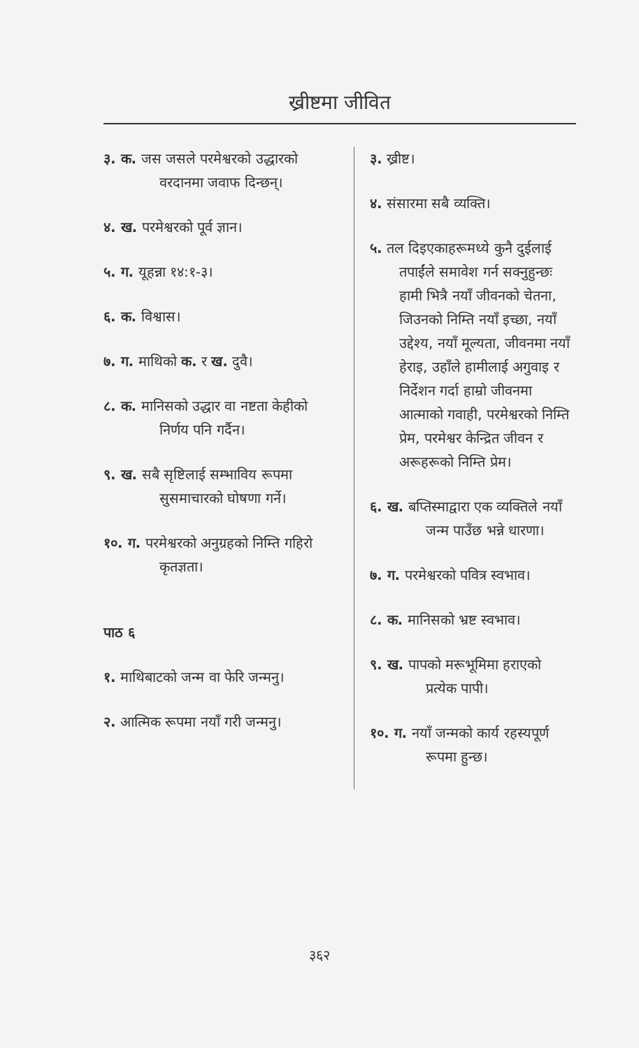ख्रीष्टमा जीवित
३. क. जस जसले परमेश्वरको उद्धारको वरदानमा जवाफ दिन्छन्।
४. ख. परमेश्वरको पूर्व ज्ञान।
५. ग. यूहन्ना १४:१-३।
६. क. विश्वास।
७. ग. माथिको क. र ख. दुवै।
८. क. मानिसको उद्धार वा नष्टता केहीको निर्णय पनि गर्दैन।
९. ख. सबै सृष्टिलाई सम्भाविय रूपमा सुसमाचारको घोषणा गर्ने।
१०. ग. परमेश्वरको अनुग्रहको निम्ति गहिरो कृतज्ञता।
पाठ ६
१. माथिबाटको जन्म वा फेरि जन्मनु।
२. आत्मिक रूपमा नयाँ गरी जन्मनु।
३. ख्रीष्ट।
४. संसारमा सबै व्यक्ति।
५. तल दिइएकाहरूमध्ये कुनै दुईलाई तपाईंले समावेश गर्न सक्नुहुन्छः हामी भित्रै नयाँ जीवनको चेतना, जिउनको निम्ति नयाँ इच्छा, नयाँ उद्देश्य, नयाँ मूल्यता, जीवनमा नयाँ हेराइ, उहाँले हामीलाई अगुवाइ र निर्देशन गर्दा हाम्रो जीवनमा आत्माको गवाही, परमेश्वरको निम्ति प्रेम, परमेश्वर केन्द्रित जीवन र अरूहरूको निम्ति प्रेम।
६. ख. बप्तिस्माद्वारा एक व्यक्तिले नयाँ जन्म पाउँछ भन्ने धारणा।
७. ग. परमेश्वरको पवित्र स्वभाव।
८. क. मानिसको भ्रष्ट स्वभाव।
९. ख. पापको मरूभूमिमा हराएको प्रत्येक पापी।
१०. ग. नयाँ जन्मको कार्य रहस्यपूर्ण रूपमा हुन्छ।
३६२